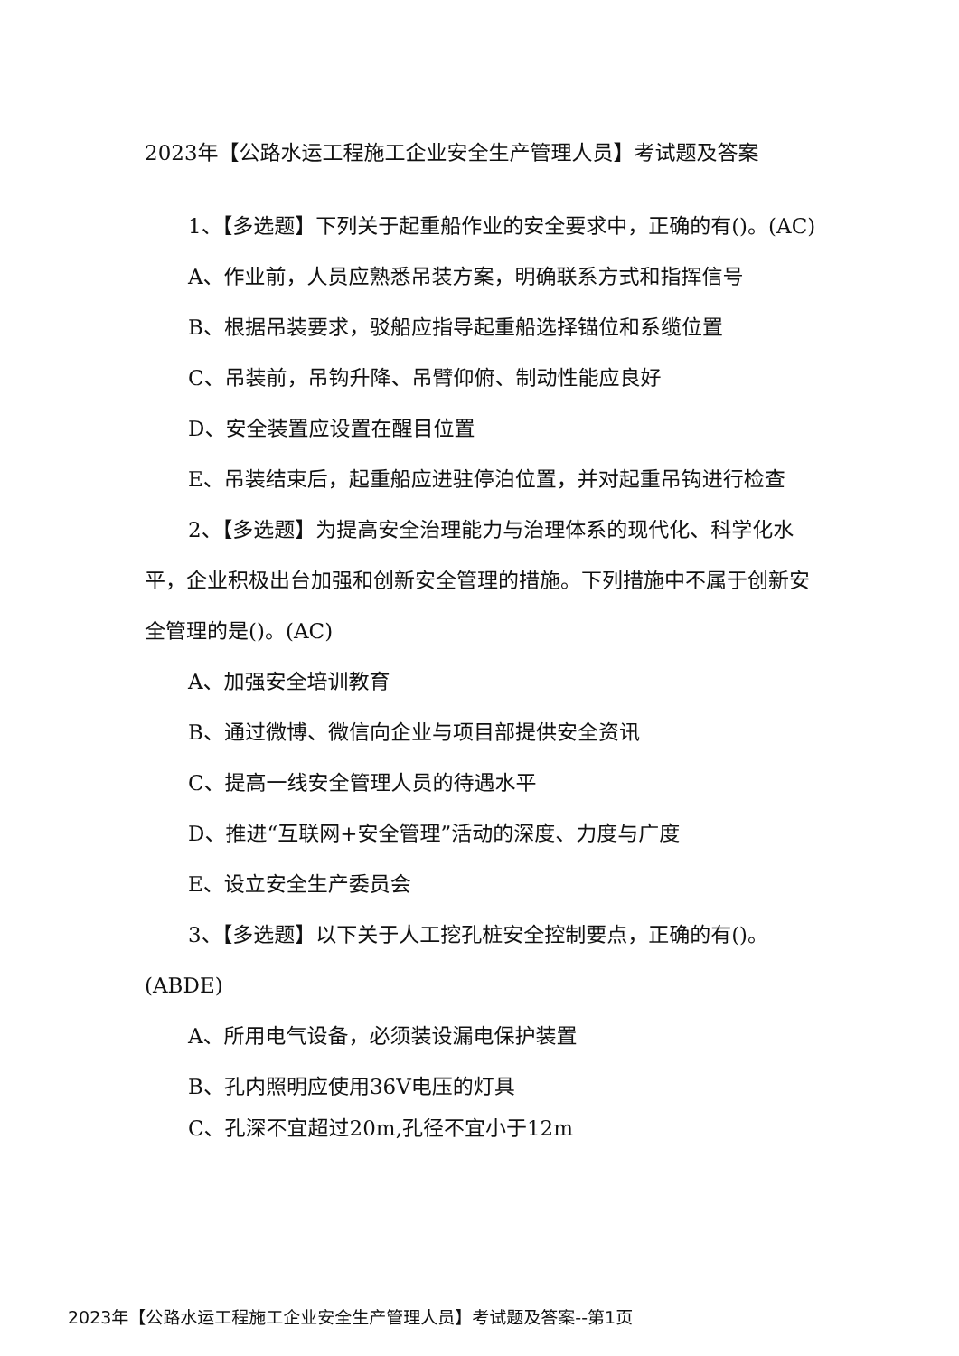2023年【公路水运工程施工企业安全生产管理人员】考试题及答案
1、【多选题】下列关于起重船作业的安全要求中，正确的有()。(AC)
A、作业前，人员应熟悉吊装方案，明确联系方式和指挥信号
B、根据吊装要求，驳船应指导起重船选择锚位和系缆位置
C、吊装前，吊钩升降、吊臂仰俯、制动性能应良好
D、安全装置应设置在醒目位置
E、吊装结束后，起重船应进驻停泊位置，并对起重吊钩进行检查
2、【多选题】为提高安全治理能力与治理体系的现代化、科学化水平，企业积极出台加强和创新安全管理的措施。下列措施中不属于创新安全管理的是()。(AC)
A、加强安全培训教育
B、通过微博、微信向企业与项目部提供安全资讯
C、提高一线安全管理人员的待遇水平
D、推进“互联网+安全管理”活动的深度、力度与广度
E、设立安全生产委员会
3、【多选题】以下关于人工挖孔桩安全控制要点，正确的有()。(ABDE)
A、所用电气设备，必须装设漏电保护装置
B、孔内照明应使用36V电压的灯具
C、孔深不宜超过20m,孔径不宜小于12m
2023年【公路水运工程施工企业安全生产管理人员】考试题及答案--第1页